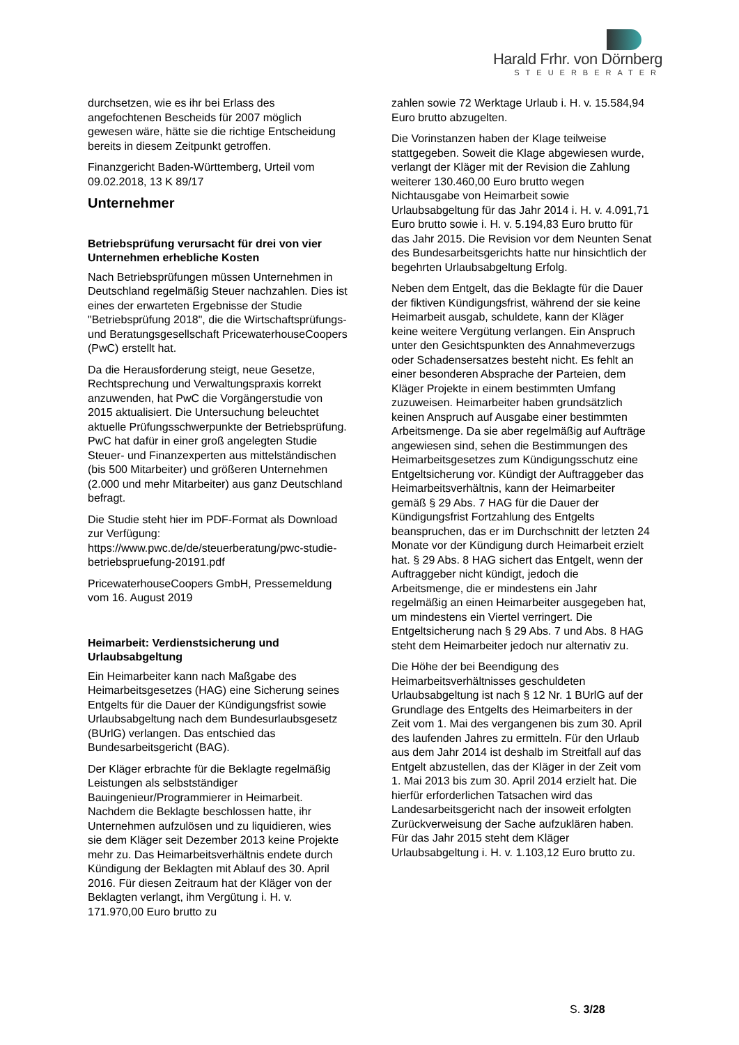Harald Frhr. von Dörnberg
STEUERBERATER
durchsetzen, wie es ihr bei Erlass des angefochtenen Bescheids für 2007 möglich gewesen wäre, hätte sie die richtige Entscheidung bereits in diesem Zeitpunkt getroffen.
Finanzgericht Baden-Württemberg, Urteil vom 09.02.2018, 13 K 89/17
Unternehmer
Betriebsprüfung verursacht für drei von vier Unternehmen erhebliche Kosten
Nach Betriebsprüfungen müssen Unternehmen in Deutschland regelmäßig Steuer nachzahlen. Dies ist eines der erwarteten Ergebnisse der Studie "Betriebsprüfung 2018", die die Wirtschaftsprüfungs- und Beratungsgesellschaft PricewaterhouseCoopers (PwC) erstellt hat.
Da die Herausforderung steigt, neue Gesetze, Rechtsprechung und Verwaltungspraxis korrekt anzuwenden, hat PwC die Vorgängerstudie von 2015 aktualisiert. Die Untersuchung beleuchtet aktuelle Prüfungsschwerpunkte der Betriebsprüfung. PwC hat dafür in einer groß angelegten Studie Steuer- und Finanzexperten aus mittelständischen (bis 500 Mitarbeiter) und größeren Unternehmen (2.000 und mehr Mitarbeiter) aus ganz Deutschland befragt.
Die Studie steht hier im PDF-Format als Download zur Verfügung: https://www.pwc.de/de/steuerberatung/pwc-studie-betriebspruefung-20191.pdf
PricewaterhouseCoopers GmbH, Pressemeldung vom 16. August 2019
Heimarbeit: Verdienstsicherung und Urlaubsabgeltung
Ein Heimarbeiter kann nach Maßgabe des Heimarbeitsgesetzes (HAG) eine Sicherung seines Entgelts für die Dauer der Kündigungsfrist sowie Urlaubsabgeltung nach dem Bundesurlaubsgesetz (BUrlG) verlangen. Das entschied das Bundesarbeitsgericht (BAG).
Der Kläger erbrachte für die Beklagte regelmäßig Leistungen als selbstständiger Bauingenieur/Programmierer in Heimarbeit. Nachdem die Beklagte beschlossen hatte, ihr Unternehmen aufzulösen und zu liquidieren, wies sie dem Kläger seit Dezember 2013 keine Projekte mehr zu. Das Heimarbeitsverhältnis endete durch Kündigung der Beklagten mit Ablauf des 30. April 2016. Für diesen Zeitraum hat der Kläger von der Beklagten verlangt, ihm Vergütung i. H. v. 171.970,00 Euro brutto zu
zahlen sowie 72 Werktage Urlaub i. H. v. 15.584,94 Euro brutto abzugelten.
Die Vorinstanzen haben der Klage teilweise stattgegeben. Soweit die Klage abgewiesen wurde, verlangt der Kläger mit der Revision die Zahlung weiterer 130.460,00 Euro brutto wegen Nichtausgabe von Heimarbeit sowie Urlaubsabgeltung für das Jahr 2014 i. H. v. 4.091,71 Euro brutto sowie i. H. v. 5.194,83 Euro brutto für das Jahr 2015. Die Revision vor dem Neunten Senat des Bundesarbeitsgerichts hatte nur hinsichtlich der begehrten Urlaubsabgeltung Erfolg.
Neben dem Entgelt, das die Beklagte für die Dauer der fiktiven Kündigungsfrist, während der sie keine Heimarbeit ausgab, schuldete, kann der Kläger keine weitere Vergütung verlangen. Ein Anspruch unter den Gesichtspunkten des Annahmeverzugs oder Schadensersatzes besteht nicht. Es fehlt an einer besonderen Absprache der Parteien, dem Kläger Projekte in einem bestimmten Umfang zuzuweisen. Heimarbeiter haben grundsätzlich keinen Anspruch auf Ausgabe einer bestimmten Arbeitsmenge. Da sie aber regelmäßig auf Aufträge angewiesen sind, sehen die Bestimmungen des Heimarbeitsgesetzes zum Kündigungsschutz eine Entgeltsicherung vor. Kündigt der Auftraggeber das Heimarbeitsverhältnis, kann der Heimarbeiter gemäß § 29 Abs. 7 HAG für die Dauer der Kündigungsfrist Fortzahlung des Entgelts beanspruchen, das er im Durchschnitt der letzten 24 Monate vor der Kündigung durch Heimarbeit erzielt hat. § 29 Abs. 8 HAG sichert das Entgelt, wenn der Auftraggeber nicht kündigt, jedoch die Arbeitsmenge, die er mindestens ein Jahr regelmäßig an einen Heimarbeiter ausgegeben hat, um mindestens ein Viertel verringert. Die Entgeltsicherung nach § 29 Abs. 7 und Abs. 8 HAG steht dem Heimarbeiter jedoch nur alternativ zu.
Die Höhe der bei Beendigung des Heimarbeitsverhältnisses geschuldeten Urlaubsabgeltung ist nach § 12 Nr. 1 BUrlG auf der Grundlage des Entgelts des Heimarbeiters in der Zeit vom 1. Mai des vergangenen bis zum 30. April des laufenden Jahres zu ermitteln. Für den Urlaub aus dem Jahr 2014 ist deshalb im Streitfall auf das Entgelt abzustellen, das der Kläger in der Zeit vom 1. Mai 2013 bis zum 30. April 2014 erzielt hat. Die hierfür erforderlichen Tatsachen wird das Landesarbeitsgericht nach der insoweit erfolgten Zurückverweisung der Sache aufzuklären haben. Für das Jahr 2015 steht dem Kläger Urlaubsabgeltung i. H. v. 1.103,12 Euro brutto zu.
S. 3/28